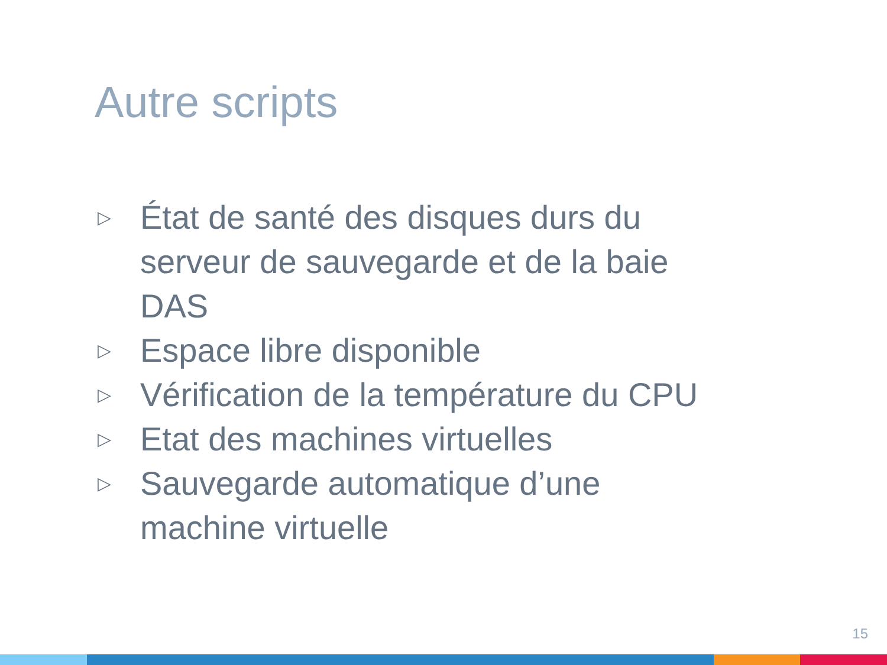Autre scripts
▷ État de santé des disques durs du serveur de sauvegarde et de la baie DAS
▷ Espace libre disponible
▷ Vérification de la température du CPU
▷ Etat des machines virtuelles
▷ Sauvegarde automatique d’une machine virtuelle
15